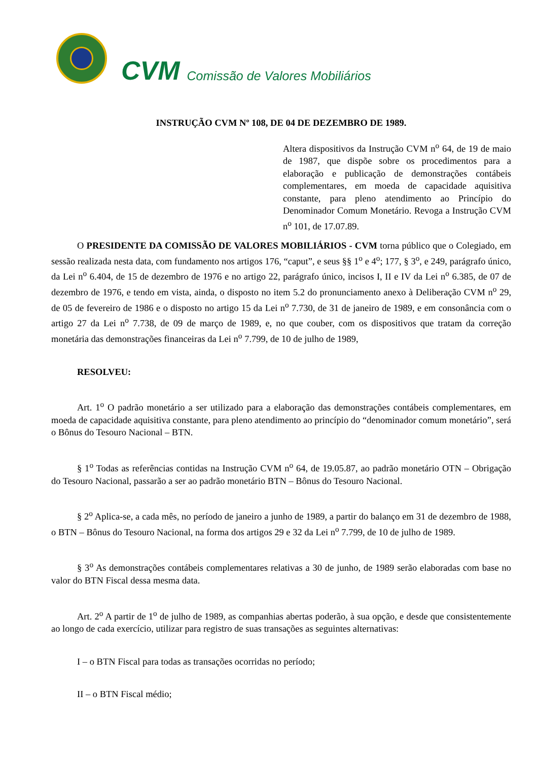CVM Comissão de Valores Mobiliários
INSTRUÇÃO CVM Nº 108, DE 04 DE DEZEMBRO DE 1989.
Altera dispositivos da Instrução CVM n<sup>o</sup> 64, de 19 de maio de 1987, que dispõe sobre os procedimentos para a elaboração e publicação de demonstrações contábeis complementares, em moeda de capacidade aquisitiva constante, para pleno atendimento ao Princípio do Denominador Comum Monetário. Revoga a Instrução CVM n<sup>o</sup> 101, de 17.07.89.
O PRESIDENTE DA COMISSÃO DE VALORES MOBILIÁRIOS - CVM torna público que o Colegiado, em sessão realizada nesta data, com fundamento nos artigos 176, “caput”, e seus §§ 1<sup>o</sup> e 4<sup>o</sup>; 177, § 3<sup>o</sup>, e 249, parágrafo único, da Lei n<sup>o</sup> 6.404, de 15 de dezembro de 1976 e no artigo 22, parágrafo único, incisos I, II e IV da Lei n<sup>o</sup> 6.385, de 07 de dezembro de 1976, e tendo em vista, ainda, o disposto no item 5.2 do pronunciamento anexo à Deliberação CVM n<sup>o</sup> 29, de 05 de fevereiro de 1986 e o disposto no artigo 15 da Lei n<sup>o</sup> 7.730, de 31 de janeiro de 1989, e em consonância com o artigo 27 da Lei n<sup>o</sup> 7.738, de 09 de março de 1989, e, no que couber, com os dispositivos que tratam da correção monetária das demonstrações financeiras da Lei n<sup>o</sup> 7.799, de 10 de julho de 1989,
RESOLVEU:
Art. 1<sup>o</sup> O padrão monetário a ser utilizado para a elaboração das demonstrações contábeis complementares, em moeda de capacidade aquisitiva constante, para pleno atendimento ao princípio do “denominador comum monetário”, será o Bônus do Tesouro Nacional – BTN.
§ 1<sup>o</sup> Todas as referências contidas na Instrução CVM n<sup>o</sup> 64, de 19.05.87, ao padrão monetário OTN – Obrigação do Tesouro Nacional, passarão a ser ao padrão monetário BTN – Bônus do Tesouro Nacional.
§ 2<sup>o</sup> Aplica-se, a cada mês, no período de janeiro a junho de 1989, a partir do balanço em 31 de dezembro de 1988, o BTN – Bônus do Tesouro Nacional, na forma dos artigos 29 e 32 da Lei n<sup>o</sup> 7.799, de 10 de julho de 1989.
§ 3<sup>o</sup> As demonstrações contábeis complementares relativas a 30 de junho, de 1989 serão elaboradas com base no valor do BTN Fiscal dessa mesma data.
Art. 2<sup>o</sup> A partir de 1<sup>o</sup> de julho de 1989, as companhias abertas poderão, à sua opção, e desde que consistentemente ao longo de cada exercício, utilizar para registro de suas transações as seguintes alternativas:
I – o BTN Fiscal para todas as transações ocorridas no período;
II – o BTN Fiscal médio;